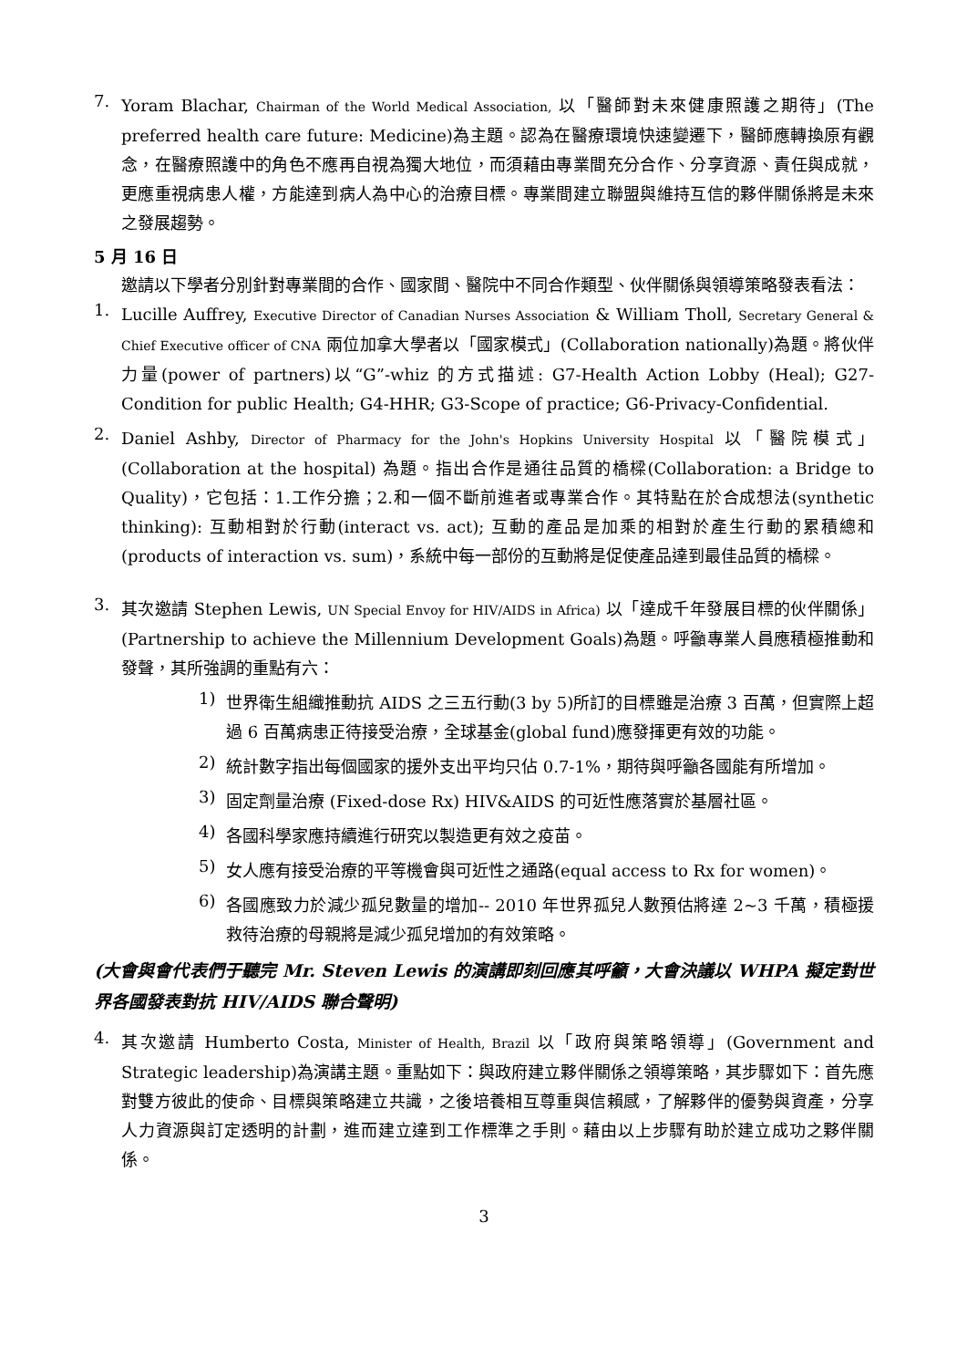7.
Yoram Blachar, Chairman of the World Medical Association, 以「醫師對未來健康照護之期待」(The preferred health care future: Medicine)為主題。認為在醫療環境快速變遷下，醫師應轉換原有觀念，在醫療照護中的角色不應再自視為獨大地位，而須藉由專業間充分合作、分享資源、責任與成就，更應重視病患人權，方能達到病人為中心的治療目標。專業間建立聯盟與維持互信的夥伴關係將是未來之發展趨勢。
5 月 16 日
邀請以下學者分別針對專業間的合作、國家間、醫院中不同合作類型、伙伴關係與領導策略發表看法：
1.
Lucille Auffrey, Executive Director of Canadian Nurses Association & William Tholl, Secretary General & Chief Executive officer of CNA 兩位加拿大學者以「國家模式」(Collaboration nationally)為題。將伙伴力量(power of partners)以“G”-whiz 的方式描述: G7-Health Action Lobby (Heal); G27-Condition for public Health; G4-HHR; G3-Scope of practice; G6-Privacy-Confidential.
2.
Daniel Ashby, Director of Pharmacy for the John's Hopkins University Hospital 以「醫院模式」(Collaboration at the hospital) 為題。指出合作是通往品質的橋樑(Collaboration: a Bridge to Quality)，它包括：1.工作分擔；2.和一個不斷前進者或專業合作。其特點在於合成想法(synthetic thinking): 互動相對於行動(interact vs. act); 互動的產品是加乘的相對於產生行動的累積總和(products of interaction vs. sum)，系統中每一部份的互動將是促使產品達到最佳品質的橋樑。
3.
其次邀請 Stephen Lewis, UN Special Envoy for HIV/AIDS in Africa) 以「達成千年發展目標的伙伴關係」(Partnership to achieve the Millennium Development Goals)為題。呼籲專業人員應積極推動和發聲，其所強調的重點有六：
1)
世界衛生組織推動抗 AIDS 之三五行動(3 by 5)所訂的目標雖是治療 3 百萬，但實際上超過 6 百萬病患正待接受治療，全球基金(global fund)應發揮更有效的功能。
2)
統計數字指出每個國家的援外支出平均只佔 0.7-1%，期待與呼籲各國能有所增加。
3)
固定劑量治療 (Fixed-dose Rx) HIV&AIDS 的可近性應落實於基層社區。
4)
各國科學家應持續進行研究以製造更有效之疫苗。
5)
女人應有接受治療的平等機會與可近性之通路(equal access to Rx for women)。
6)
各國應致力於減少孤兒數量的增加-- 2010 年世界孤兒人數預估將達 2~3 千萬，積極援救待治療的母親將是減少孤兒增加的有效策略。
(大會與會代表們于聽完 Mr. Steven Lewis 的演講即刻回應其呼籲，大會決議以 WHPA 擬定對世界各國發表對抗 HIV/AIDS 聯合聲明)
4.
其次邀請 Humberto Costa, Minister of Health, Brazil 以「政府與策略領導」(Government and Strategic leadership)為演講主題。重點如下：與政府建立夥伴關係之領導策略，其步驟如下：首先應對雙方彼此的使命、目標與策略建立共識，之後培養相互尊重與信賴感，了解夥伴的優勢與資產，分享人力資源與訂定透明的計劃，進而建立達到工作標準之手則。藉由以上步驟有助於建立成功之夥伴關係。
3